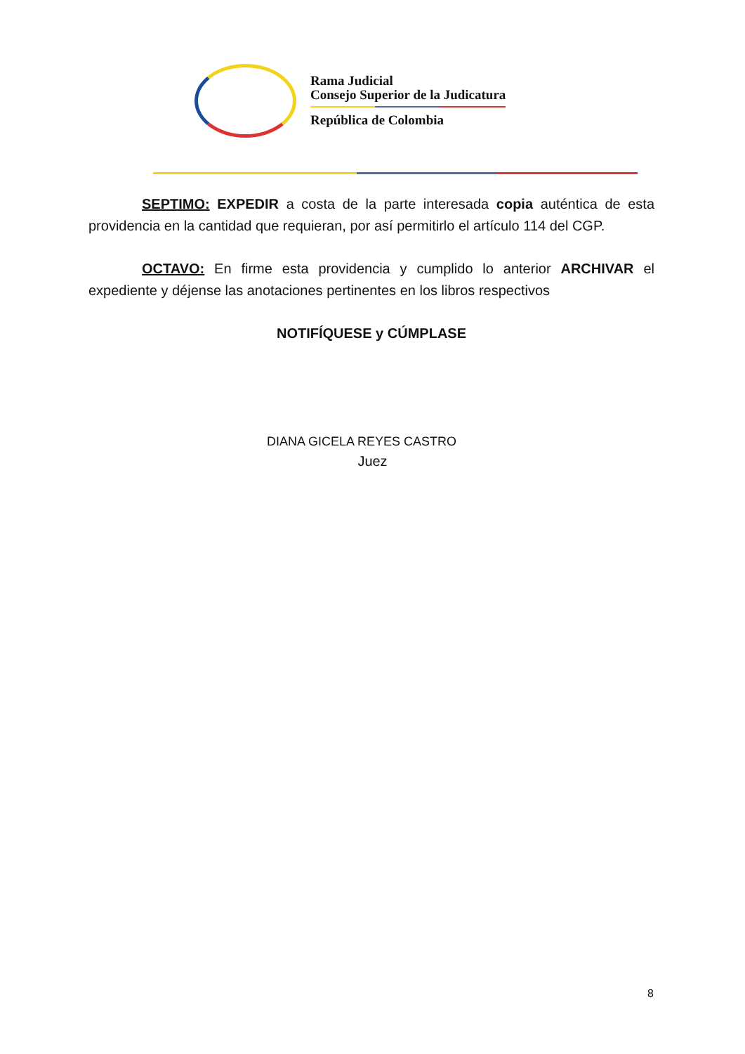Rama Judicial
Consejo Superior de la Judicatura
República de Colombia
SEPTIMO: EXPEDIR a costa de la parte interesada copia auténtica de esta providencia en la cantidad que requieran, por así permitirlo el artículo 114 del CGP.
OCTAVO: En firme esta providencia y cumplido lo anterior ARCHIVAR el expediente y déjense las anotaciones pertinentes en los libros respectivos
NOTIFÍQUESE y CÚMPLASE
DIANA GICELA REYES CASTRO
Juez
8